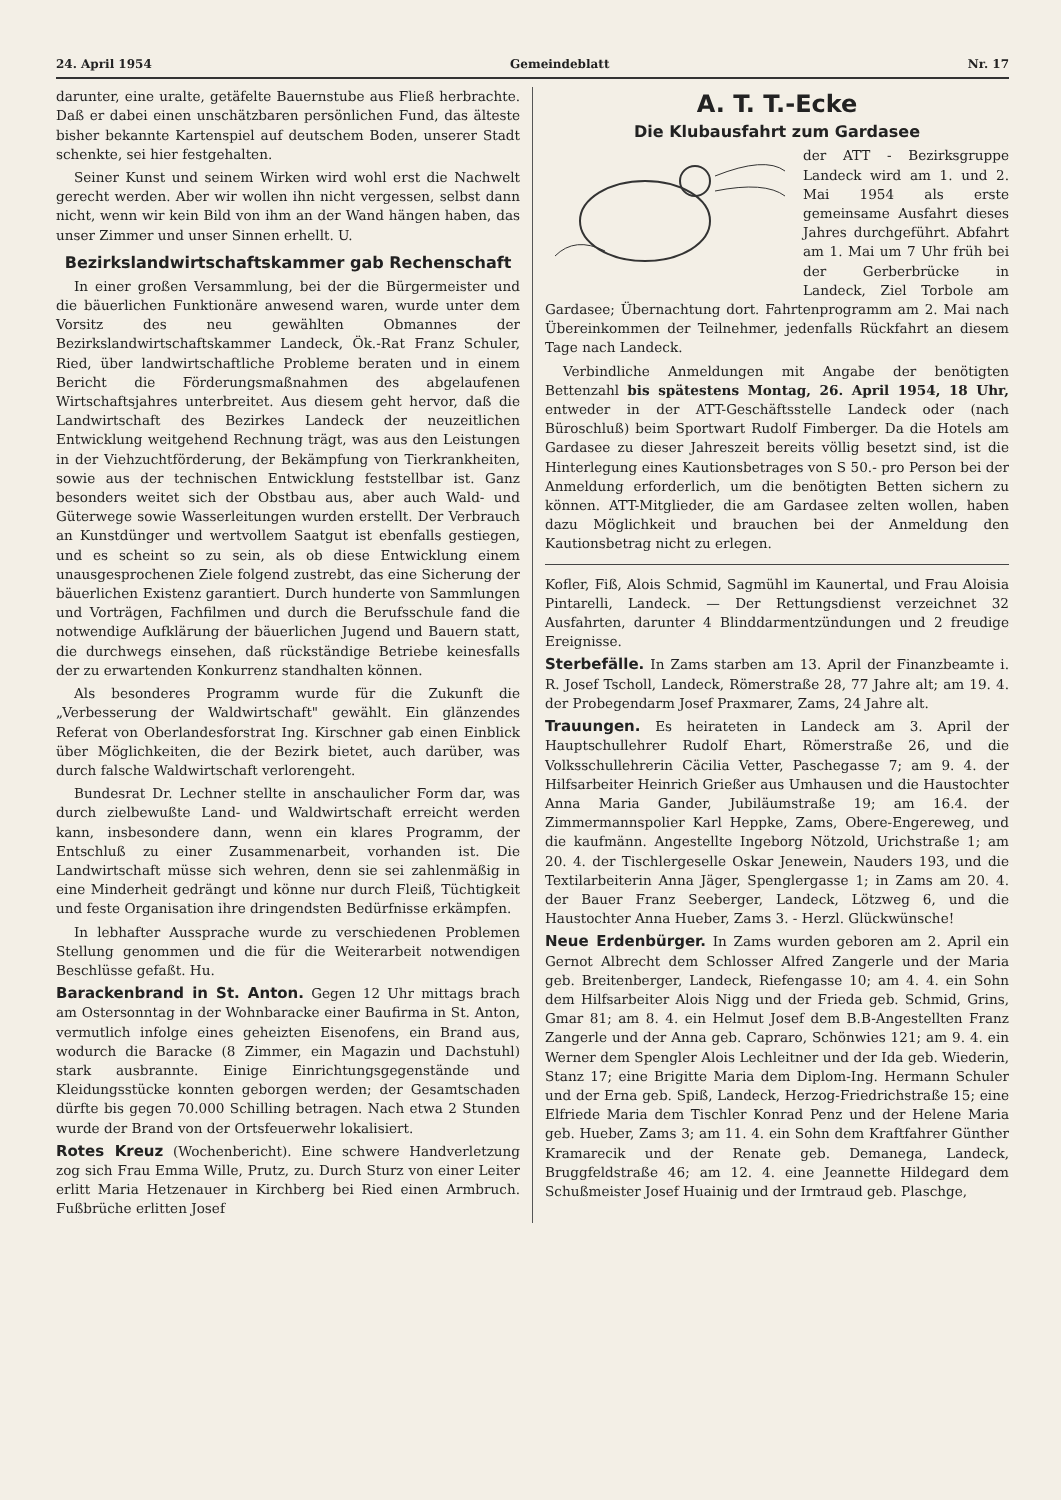24. April 1954 Gemeindeblatt Nr. 17
darunter, eine uralte, getäfelte Bauernstube aus Fließ herbrachte. Daß er dabei einen unschätzbaren persönlichen Fund, das älteste bisher bekannte Kartenspiel auf deutschem Boden, unserer Stadt schenkte, sei hier festgehalten.
Seiner Kunst und seinem Wirken wird wohl erst die Nachwelt gerecht werden. Aber wir wollen ihn nicht vergessen, selbst dann nicht, wenn wir kein Bild von ihm an der Wand hängen haben, das unser Zimmer und unser Sinnen erhellt. U.
Bezirkslandwirtschaftskammer gab Rechenschaft
In einer großen Versammlung, bei der die Bürgermeister und die bäuerlichen Funktionäre anwesend waren, wurde unter dem Vorsitz des neu gewählten Obmannes der Bezirkslandwirtschaftskammer Landeck, Ök.-Rat Franz Schuler, Ried, über landwirtschaftliche Probleme beraten und in einem Bericht die Förderungsmaßnahmen des abgelaufenen Wirtschaftsjahres unterbreitet. Aus diesem geht hervor, daß die Landwirtschaft des Bezirkes Landeck der neuzeitlichen Entwicklung weitgehend Rechnung trägt, was aus den Leistungen in der Viehzuchtförderung, der Bekämpfung von Tierkrankheiten, sowie aus der technischen Entwicklung feststellbar ist. Ganz besonders weitet sich der Obstbau aus, aber auch Wald- und Güterwege sowie Wasserleitungen wurden erstellt. Der Verbrauch an Kunstdünger und wertvollem Saatgut ist ebenfalls gestiegen, und es scheint so zu sein, als ob diese Entwicklung einem unausgesprochenen Ziele folgend zustrebt, das eine Sicherung der bäuerlichen Existenz garantiert. Durch hunderte von Sammlungen und Vorträgen, Fachfilmen und durch die Berufsschule fand die notwendige Aufklärung der bäuerlichen Jugend und Bauern statt, die durchwegs einsehen, daß rückständige Betriebe keinesfalls der zu erwartenden Konkurrenz standhalten können.
Als besonderes Programm wurde für die Zukunft die „Verbesserung der Waldwirtschaft" gewählt. Ein glänzendes Referat von Oberlandesforstrat Ing. Kirschner gab einen Einblick über Möglichkeiten, die der Bezirk bietet, auch darüber, was durch falsche Waldwirtschaft verlorengeht.
Bundesrat Dr. Lechner stellte in anschaulicher Form dar, was durch zielbewußte Land- und Waldwirtschaft erreicht werden kann, insbesondere dann, wenn ein klares Programm, der Entschluß zu einer Zusammenarbeit, vorhanden ist. Die Landwirtschaft müsse sich wehren, denn sie sei zahlenmäßig in eine Minderheit gedrängt und könne nur durch Fleiß, Tüchtigkeit und feste Organisation ihre dringendsten Bedürfnisse erkämpfen.
In lebhafter Aussprache wurde zu verschiedenen Problemen Stellung genommen und die für die Weiterarbeit notwendigen Beschlüsse gefaßt. Hu.
Barackenbrand in St. Anton. Gegen 12 Uhr mittags brach am Ostersonntag in der Wohnbaracke einer Baufirma in St. Anton, vermutlich infolge eines geheizten Eisenofens, ein Brand aus, wodurch die Baracke (8 Zimmer, ein Magazin und Dachstuhl) stark ausbrannte. Einige Einrichtungsgegenstände und Kleidungsstücke konnten geborgen werden; der Gesamtschaden dürfte bis gegen 70.000 Schilling betragen. Nach etwa 2 Stunden wurde der Brand von der Ortsfeuerwehr lokalisiert.
Rotes Kreuz (Wochenbericht). Eine schwere Handverletzung zog sich Frau Emma Wille, Prutz, zu. Durch Sturz von einer Leiter erlitt Maria Hetzenauer in Kirchberg bei Ried einen Armbruch. Fußbrüche erlitten Josef
A. T. T.-Ecke
Die Klubausfahrt zum Gardasee
der ATT - Bezirksgruppe Landeck wird am 1. und 2. Mai 1954 als erste gemeinsame Ausfahrt dieses Jahres durchgeführt. Abfahrt am 1. Mai um 7 Uhr früh bei der Gerberbrücke in Landeck, Ziel Torbole am Gardasee; Übernachtung dort. Fahrtenprogramm am 2. Mai nach Übereinkommen der Teilnehmer, jedenfalls Rückfahrt an diesem Tage nach Landeck.
Verbindliche Anmeldungen mit Angabe der benötigten Bettenzahl bis spätestens Montag, 26. April 1954, 18 Uhr, entweder in der ATT-Geschäftsstelle Landeck oder (nach Büroschluß) beim Sportwart Rudolf Fimberger. Da die Hotels am Gardasee zu dieser Jahreszeit bereits völlig besetzt sind, ist die Hinterlegung eines Kautionsbetrages von S 50.- pro Person bei der Anmeldung erforderlich, um die benötigten Betten sichern zu können. ATT-Mitglieder, die am Gardasee zelten wollen, haben dazu Möglichkeit und brauchen bei der Anmeldung den Kautionsbetrag nicht zu erlegen.
Kofler, Fiß, Alois Schmid, Sagmühl im Kaunertal, und Frau Aloisia Pintarelli, Landeck. — Der Rettungsdienst verzeichnet 32 Ausfahrten, darunter 4 Blinddarmentzündungen und 2 freudige Ereignisse.
Sterbefälle. In Zams starben am 13. April der Finanzbeamte i. R. Josef Tscholl, Landeck, Römerstraße 28, 77 Jahre alt; am 19. 4. der Probegendarm Josef Praxmarer, Zams, 24 Jahre alt.
Trauungen. Es heirateten in Landeck am 3. April der Hauptschullehrer Rudolf Ehart, Römerstraße 26, und die Volksschullehrerin Cäcilia Vetter, Paschegasse 7; am 9. 4. der Hilfsarbeiter Heinrich Grießer aus Umhausen und die Haustochter Anna Maria Gander, Jubiläumstraße 19; am 16.4. der Zimmermannspolier Karl Heppke, Zams, Obere-Engereweg, und die kaufmänn. Angestellte Ingeborg Nötzold, Urichstraße 1; am 20. 4. der Tischlergeselle Oskar Jenewein, Nauders 193, und die Textilarbeiterin Anna Jäger, Spenglergasse 1; in Zams am 20. 4. der Bauer Franz Seeberger, Landeck, Lötzweg 6, und die Haustochter Anna Hueber, Zams 3. - Herzl. Glückwünsche!
Neue Erdenbürger. In Zams wurden geboren am 2. April ein Gernot Albrecht dem Schlosser Alfred Zangerle und der Maria geb. Breitenberger, Landeck, Riefengasse 10; am 4. 4. ein Sohn dem Hilfsarbeiter Alois Nigg und der Frieda geb. Schmid, Grins, Gmar 81; am 8. 4. ein Helmut Josef dem B.B-Angestellten Franz Zangerle und der Anna geb. Capraro, Schönwies 121; am 9. 4. ein Werner dem Spengler Alois Lechleitner und der Ida geb. Wiederin, Stanz 17; eine Brigitte Maria dem Diplom-Ing. Hermann Schuler und der Erna geb. Spiß, Landeck, Herzog-Friedrichstraße 15; eine Elfriede Maria dem Tischler Konrad Penz und der Helene Maria geb. Hueber, Zams 3; am 11. 4. ein Sohn dem Kraftfahrer Günther Kramarecik und der Renate geb. Demanega, Landeck, Bruggfeldstraße 46; am 12. 4. eine Jeannette Hildegard dem Schußmeister Josef Huainig und der Irmtraud geb. Plaschge,